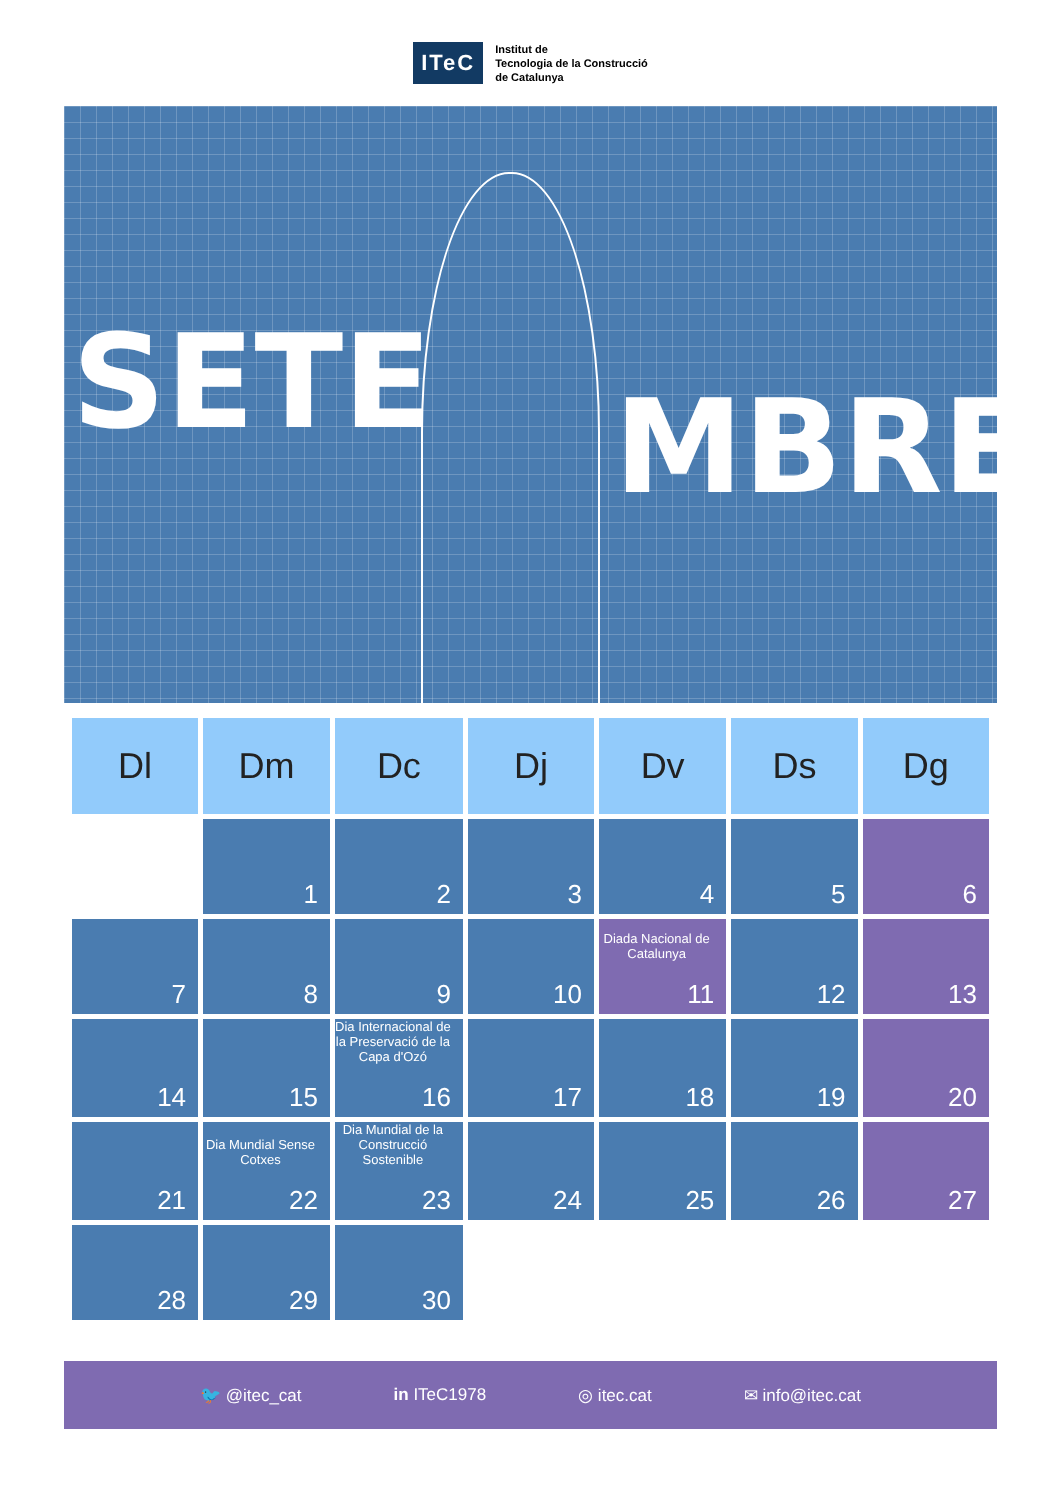ITeC
Institut de
Tecnologia de la Construcció
de Catalunya
SETE MBRE
| Dl | Dm | Dc | Dj | Dv | Ds | Dg |
| --- | --- | --- | --- | --- | --- | --- |
| | 1 | 2 | 3 | 4 | 5 | 6 |
| 7 | 8 | 9 | 10 | Diada Nacional de Catalunya 11 | 12 | 13 |
| 14 | 15 | Dia Internacional de la Preservació de la Capa d'Ozó 16 | 17 | 18 | 19 | 20 |
| 21 | Dia Mundial Sense Cotxes 22 | Dia Mundial de la Construcció Sostenible 23 | 24 | 25 | 26 | 27 |
| 28 | 29 | 30 | | | | |
🐦 @itec_cat in ITeC1978 ◎ itec.cat ✉ info@itec.cat